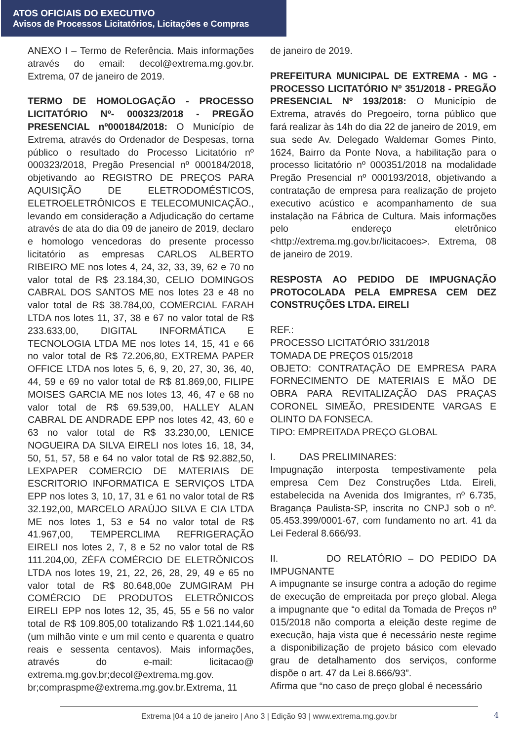ATOS OFICIAIS DO EXECUTIVO
Avisos de Processos Licitatórios, Licitações e Compras
ANEXO I – Termo de Referência. Mais informações através do email: decol@extrema.mg.gov.br. Extrema, 07 de janeiro de 2019.
TERMO DE HOMOLOGAÇÃO - PROCESSO LICITATÓRIO Nº- 000323/2018 - PREGÃO PRESENCIAL nº000184/2018: O Município de Extrema, através do Ordenador de Despesas, torna público o resultado do Processo Licitatório nº 000323/2018, Pregão Presencial nº 000184/2018, objetivando ao REGISTRO DE PREÇOS PARA AQUISIÇÃO DE ELETRODOMÉSTICOS, ELETROELETRÔNICOS E TELECOMUNICAÇÃO., levando em consideração a Adjudicação do certame através de ata do dia 09 de janeiro de 2019, declaro e homologo vencedoras do presente processo licitatório as empresas CARLOS ALBERTO RIBEIRO ME nos lotes 4, 24, 32, 33, 39, 62 e 70 no valor total de R$ 23.184,30, CELIO DOMINGOS CABRAL DOS SANTOS ME nos lotes 23 e 48 no valor total de R$ 38.784,00, COMERCIAL FARAH LTDA nos lotes 11, 37, 38 e 67 no valor total de R$ 233.633,00, DIGITAL INFORMÁTICA E TECNOLOGIA LTDA ME nos lotes 14, 15, 41 e 66 no valor total de R$ 72.206,80, EXTREMA PAPER OFFICE LTDA nos lotes 5, 6, 9, 20, 27, 30, 36, 40, 44, 59 e 69 no valor total de R$ 81.869,00, FILIPE MOISES GARCIA ME nos lotes 13, 46, 47 e 68 no valor total de R$ 69.539,00, HALLEY ALAN CABRAL DE ANDRADE EPP nos lotes 42, 43, 60 e 63 no valor total de R$ 33.230,00, LENICE NOGUEIRA DA SILVA EIRELI nos lotes 16, 18, 34, 50, 51, 57, 58 e 64 no valor total de R$ 92.882,50, LEXPAPER COMERCIO DE MATERIAIS DE ESCRITORIO INFORMATICA E SERVIÇOS LTDA EPP nos lotes 3, 10, 17, 31 e 61 no valor total de R$ 32.192,00, MARCELO ARAÚJO SILVA E CIA LTDA ME nos lotes 1, 53 e 54 no valor total de R$ 41.967,00, TEMPERCLIMA REFRIGERAÇÃO EIRELI nos lotes 2, 7, 8 e 52 no valor total de R$ 111.204,00, ZÉFA COMÉRCIO DE ELETRÔNICOS LTDA nos lotes 19, 21, 22, 26, 28, 29, 49 e 65 no valor total de R$ 80.648,00e ZUMGIRAM PH COMÉRCIO DE PRODUTOS ELETRÔNICOS EIRELI EPP nos lotes 12, 35, 45, 55 e 56 no valor total de R$ 109.805,00 totalizando R$ 1.021.144,60 (um milhão vinte e um mil cento e quarenta e quatro reais e sessenta centavos). Mais informações, através do e-mail: licitacao@ extrema.mg.gov.br;decol@extrema.mg.gov. br;compraspme@extrema.mg.gov.br.Extrema, 11
de janeiro de 2019.
PREFEITURA MUNICIPAL DE EXTREMA - MG - PROCESSO LICITATÓRIO Nº 351/2018 - PREGÃO PRESENCIAL Nº 193/2018: O Município de Extrema, através do Pregoeiro, torna público que fará realizar às 14h do dia 22 de janeiro de 2019, em sua sede Av. Delegado Waldemar Gomes Pinto, 1624, Bairro da Ponte Nova, a habilitação para o processo licitatório nº 000351/2018 na modalidade Pregão Presencial nº 000193/2018, objetivando a contratação de empresa para realização de projeto executivo acústico e acompanhamento de sua instalação na Fábrica de Cultura. Mais informações pelo endereço eletrônico <http://extrema.mg.gov.br/licitacoes>. Extrema, 08 de janeiro de 2019.
RESPOSTA AO PEDIDO DE IMPUGNAÇÃO PROTOCOLADA PELA EMPRESA CEM DEZ CONSTRUÇÕES LTDA. EIRELI
REF.:
PROCESSO LICITATÓRIO 331/2018
TOMADA DE PREÇOS 015/2018
OBJETO: CONTRATAÇÃO DE EMPRESA PARA FORNECIMENTO DE MATERIAIS E MÃO DE OBRA PARA REVITALIZAÇÃO DAS PRAÇAS CORONEL SIMEÃO, PRESIDENTE VARGAS E OLINTO DA FONSECA.
TIPO: EMPREITADA PREÇO GLOBAL
I. DAS PRELIMINARES:
Impugnação interposta tempestivamente pela empresa Cem Dez Construções Ltda. Eireli, estabelecida na Avenida dos Imigrantes, nº 6.735, Bragança Paulista-SP, inscrita no CNPJ sob o nº. 05.453.399/0001-67, com fundamento no art. 41 da Lei Federal 8.666/93.
II. DO RELATÓRIO – DO PEDIDO DA IMPUGNANTE
A impugnante se insurge contra a adoção do regime de execução de empreitada por preço global. Alega a impugnante que “o edital da Tomada de Preços nº 015/2018 não comporta a eleição deste regime de execução, haja vista que é necessário neste regime a disponibilização de projeto básico com elevado grau de detalhamento dos serviços, conforme dispõe o art. 47 da Lei 8.666/93”.
Afirma que “no caso de preço global é necessário
Extrema |04 a 10 de janeiro | Ano 3 | Edição 93 | www.extrema.mg.gov.br 4